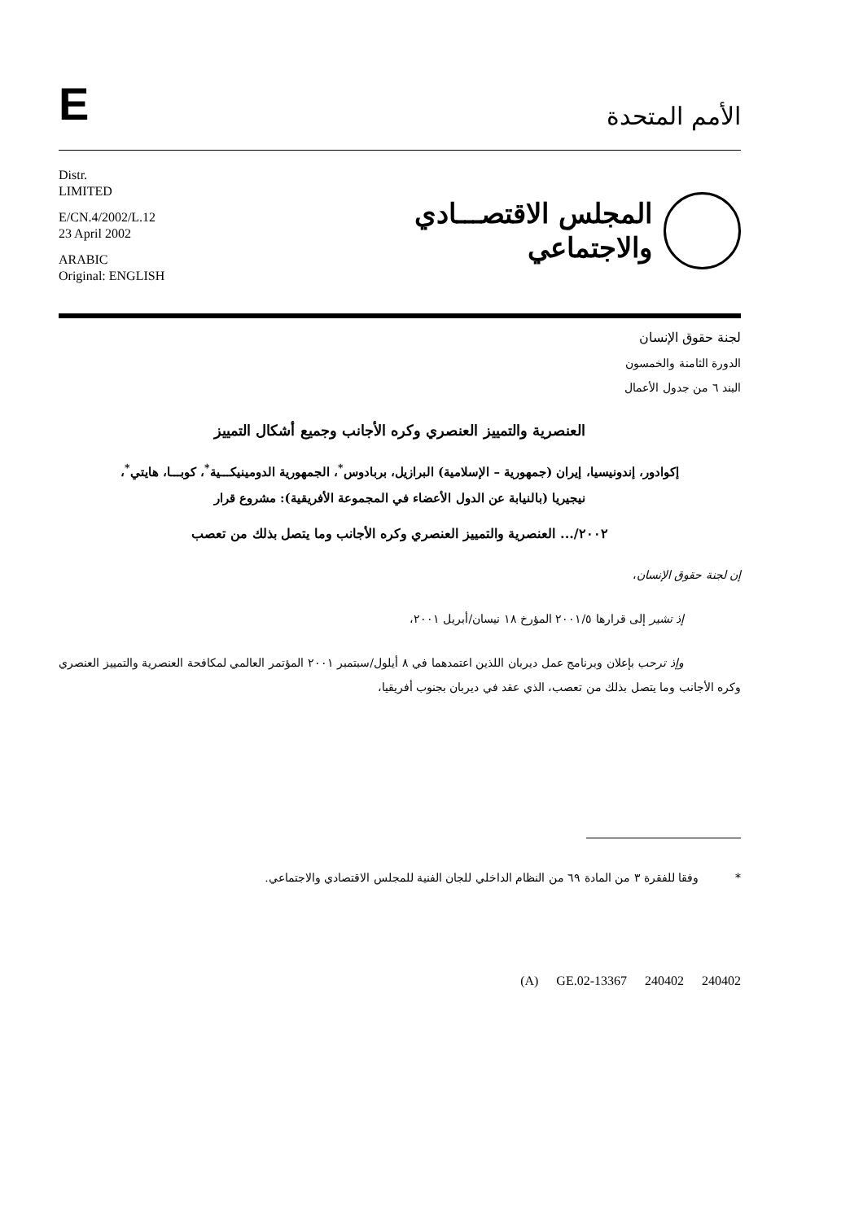E
الأمم المتحدة
Distr.
LIMITED
E/CN.4/2002/L.12
23 April 2002
ARABIC
Original: ENGLISH
المجلس الاقتصـــادي
والاجتماعي
لجنة حقوق الإنسان
الدورة الثامنة والخمسون
البند ٦ من جدول الأعمال
العنصرية والتمييز العنصري وكره الأجانب وجميع أشكال التمييز
إكوادور، إندونيسيا، إيران (جمهورية – الإسلامية) البرازيل، بربادوس<sup>*</sup>، الجمهورية الدومينيكـــية<sup>*</sup>، كوبـــا، هايتي<sup>*</sup>، نيجيريا (بالنيابة عن الدول الأعضاء في المجموعة الأفريقية): مشروع قرار
٢٠٠٢/... العنصرية والتمييز العنصري وكره الأجانب وما يتصل بذلك من تعصب
إن لجنة حقوق الإنسان،
إذ تشير إلى قرارها ٢٠٠١/٥ المؤرخ ١٨ نيسان/أبريل ٢٠٠١،
وإذ ترحب بإعلان وبرنامج عمل ديربان اللذين اعتمدهما في ٨ أيلول/سبتمبر ٢٠٠١ المؤتمر العالمي لمكافحة العنصرية والتمييز العنصري وكره الأجانب وما يتصل بذلك من تعصب، الذي عقد في ديربان بجنوب أفريقيا،
* وفقا للفقرة ٣ من المادة ٦٩ من النظام الداخلي للجان الفنية للمجلس الاقتصادي والاجتماعي.
(A) GE.02-13367 240402 240402